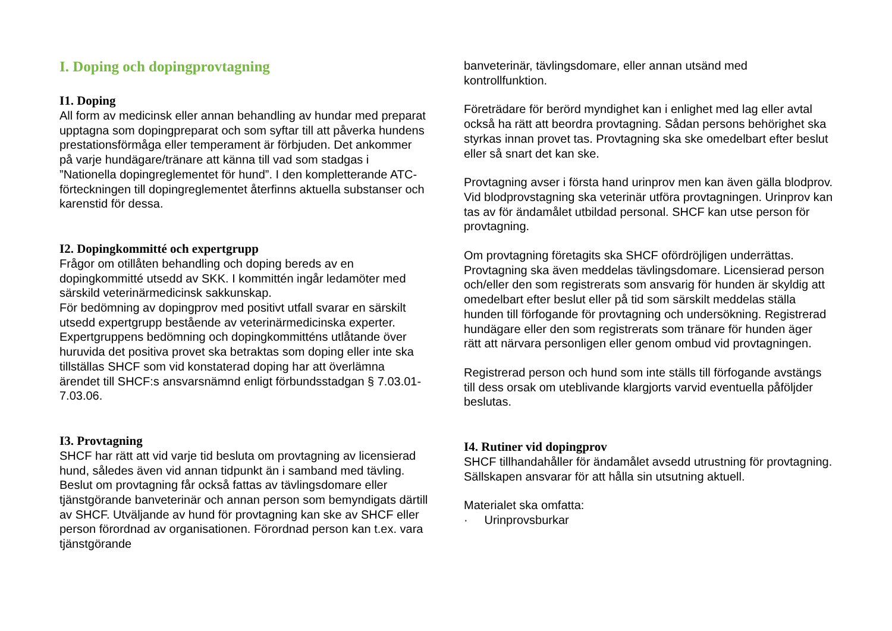I. Doping och dopingprovtagning
I1. Doping
All form av medicinsk eller annan behandling av hundar med preparat upptagna som dopingpreparat och som syftar till att påverka hundens prestationsförmåga eller temperament är förbjuden. Det ankommer på varje hundägare/tränare att känna till vad som stadgas i ”Nationella dopingreglementet för hund”. I den kompletterande ATC-förteckningen till dopingreglementet återfinns aktuella substanser och karenstid för dessa.
I2. Dopingkommitté och expertgrupp
Frågor om otillåten behandling och doping bereds av en dopingkommitté utsedd av SKK. I kommittén ingår ledamöter med särskild veterinärmedicinsk sakkunskap.
För bedömning av dopingprov med positivt utfall svarar en särskilt utsedd expertgrupp bestående av veterinärmedicinska experter. Expertgruppens bedömning och dopingkommitténs utlåtande över huruvida det positiva provet ska betraktas som doping eller inte ska tillställas SHCF som vid konstaterad doping har att överlämna ärendet till SHCF:s ansvarsnämnd enligt förbundsstadgan § 7.03.01-7.03.06.
I3. Provtagning
SHCF har rätt att vid varje tid besluta om provtagning av licensierad hund, således även vid annan tidpunkt än i samband med tävling. Beslut om provtagning får också fattas av tävlingsdomare eller tjänstgörande banveterinär och annan person som bemyndigats därtill av SHCF. Utväljande av hund för provtagning kan ske av SHCF eller person förordnad av organisationen. Förordnad person kan t.ex. vara tjänstgörande
banveterinär, tävlingsdomare, eller annan utsänd med kontrollfunktion.
Företrädare för berörd myndighet kan i enlighet med lag eller avtal också ha rätt att beordra provtagning. Sådan persons behörighet ska styrkas innan provet tas. Provtagning ska ske omedelbart efter beslut eller så snart det kan ske.
Provtagning avser i första hand urinprov men kan även gälla blodprov. Vid blodprovstagning ska veterinär utföra provtagningen. Urinprov kan tas av för ändamålet utbildad personal. SHCF kan utse person för provtagning.
Om provtagning företagits ska SHCF ofördröjligen underrättas. Provtagning ska även meddelas tävlingsdomare. Licensierad person och/eller den som registrerats som ansvarig för hunden är skyldig att omedelbart efter beslut eller på tid som särskilt meddelas ställa hunden till förfogande för provtagning och undersökning. Registrerad hundägare eller den som registrerats som tränare för hunden äger rätt att närvara personligen eller genom ombud vid provtagningen.
Registrerad person och hund som inte ställs till förfogande avstängs till dess orsak om uteblivande klargjorts varvid eventuella påföljder beslutas.
I4. Rutiner vid dopingprov
SHCF tillhandahåller för ändamålet avsedd utrustning för provtagning. Sällskapen ansvarar för att hålla sin utsutning aktuell.
Materialet ska omfatta:
· Urinprovsburkar